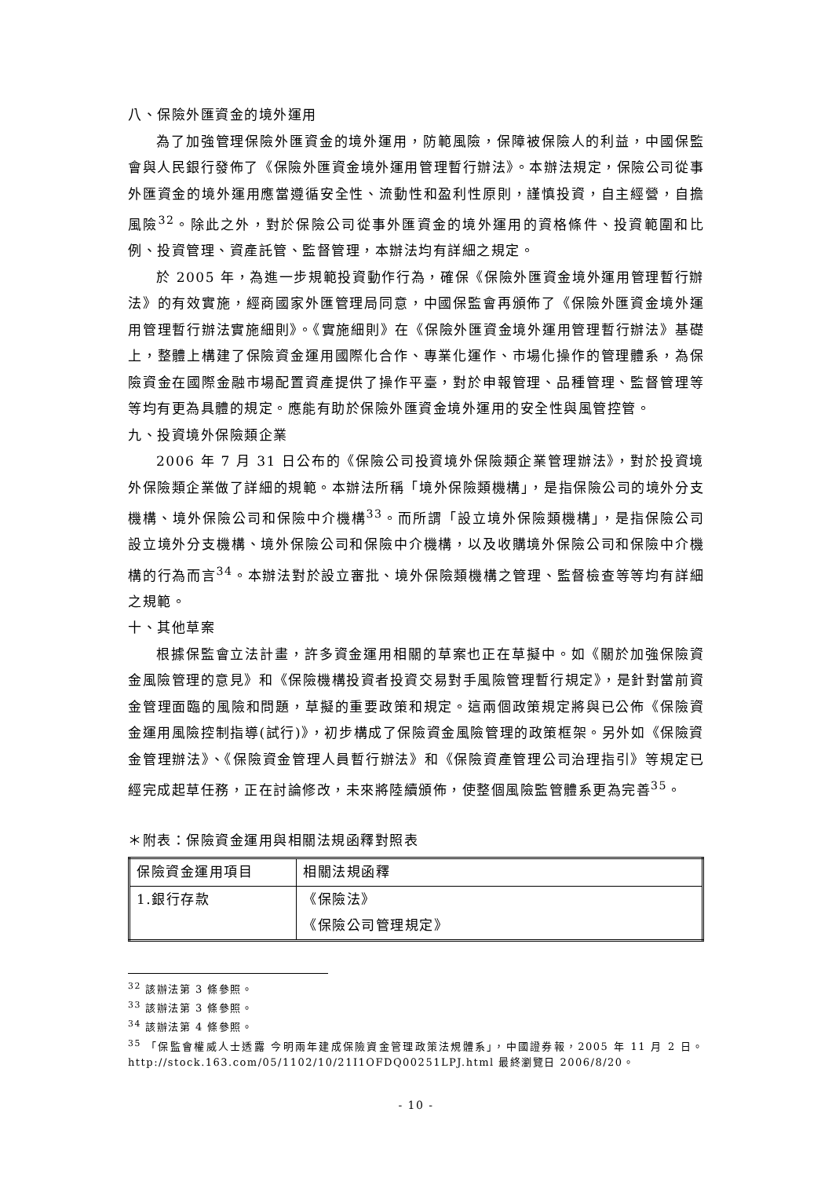八、保險外匯資金的境外運用
為了加強管理保險外匯資金的境外運用，防範風險，保障被保險人的利益，中國保監會與人民銀行發佈了《保險外匯資金境外運用管理暫行辦法》。本辦法規定，保險公司從事外匯資金的境外運用應當遵循安全性、流動性和盈利性原則，謹慎投資，自主經營，自擔風險<sup>32</sup>。除此之外，對於保險公司從事外匯資金的境外運用的資格條件、投資範圍和比例、投資管理、資產託管、監督管理，本辦法均有詳細之規定。
於 2005 年，為進一步規範投資動作行為，確保《保險外匯資金境外運用管理暫行辦法》的有效實施，經商國家外匯管理局同意，中國保監會再頒佈了《保險外匯資金境外運用管理暫行辦法實施細則》。《實施細則》在《保險外匯資金境外運用管理暫行辦法》基礎上，整體上構建了保險資金運用國際化合作、專業化運作、市場化操作的管理體系，為保險資金在國際金融市場配置資產提供了操作平臺，對於申報管理、品種管理、監督管理等等均有更為具體的規定。應能有助於保險外匯資金境外運用的安全性與風管控管。
九、投資境外保險類企業
2006 年 7 月 31 日公布的《保險公司投資境外保險類企業管理辦法》，對於投資境外保險類企業做了詳細的規範。本辦法所稱「境外保險類機構」，是指保險公司的境外分支機構、境外保險公司和保險中介機構<sup>33</sup>。而所謂「設立境外保險類機構」，是指保險公司設立境外分支機構、境外保險公司和保險中介機構，以及收購境外保險公司和保險中介機構的行為而言<sup>34</sup>。本辦法對於設立審批、境外保險類機構之管理、監督檢查等等均有詳細之規範。
十、其他草案
根據保監會立法計畫，許多資金運用相關的草案也正在草擬中。如《關於加強保險資金風險管理的意見》和《保險機構投資者投資交易對手風險管理暫行規定》，是針對當前資金管理面臨的風險和問題，草擬的重要政策和規定。這兩個政策規定將與已公佈《保險資金運用風險控制指導(試行)》，初步構成了保險資金風險管理的政策框架。另外如《保險資金管理辦法》、《保險資金管理人員暫行辦法》和《保險資產管理公司治理指引》等規定已經完成起草任務，正在討論修改，未來將陸續頒佈，使整個風險監管體系更為完善<sup>35</sup>。
＊附表：保險資金運用與相關法規函釋對照表
| 保險資金運用項目 | 相關法規函釋 |
| 1.銀行存款 | 《保險法》 《保險公司管理規定》 |
<sup>32</sup> 該辦法第 3 條參照。
<sup>33</sup> 該辦法第 3 條參照。
<sup>34</sup> 該辦法第 4 條參照。
<sup>35</sup> 「保監會權威人士透露 今明兩年建成保險資金管理政策法規體系」，中國證券報，2005 年 11 月 2 日。http://stock.163.com/05/1102/10/21I1OFDQ00251LPJ.html 最終瀏覽日 2006/8/20。
- 10 -